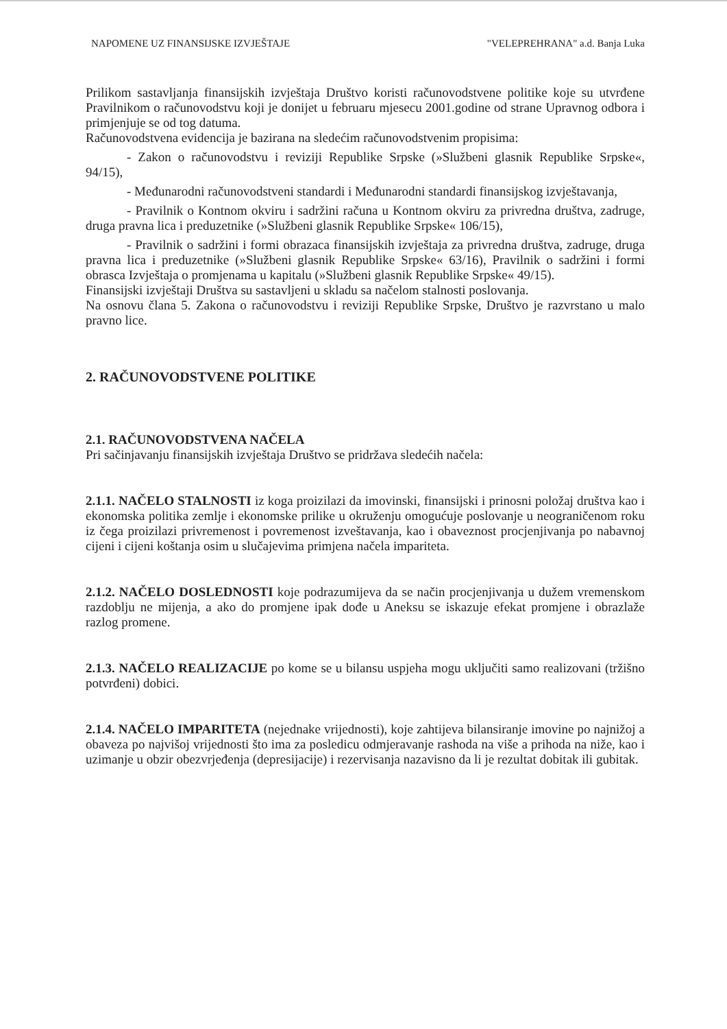NAPOMENE UZ FINANSIJSKE IZVJEŠTAJE "VELEPREHRANA" a.d. Banja Luka
Prilikom sastavljanja finansijskih izvještaja Društvo koristi računovodstvene politike koje su utvrđene Pravilnikom o računovodstvu koji je donijet u februaru mjesecu 2001.godine od strane Upravnog odbora i primjenjuje se od tog datuma.
Računovodstvena evidencija je bazirana na sledećim računovodstvenim propisima:
- Zakon o računovodstvu i reviziji Republike Srpske (»Službeni glasnik Republike Srpske«, 94/15),
- Međunarodni računovodstveni standardi i Međunarodni standardi finansijskog izvještavanja,
- Pravilnik o Kontnom okviru i sadržini računa u Kontnom okviru za privredna društva, zadruge, druga pravna lica i preduzetnike (»Službeni glasnik Republike Srpske« 106/15),
- Pravilnik o sadržini i formi obrazaca finansijskih izvještaja za privredna društva, zadruge, druga pravna lica i preduzetnike (»Službeni glasnik Republike Srpske« 63/16), Pravilnik o sadržini i formi obrasca Izvještaja o promjenama u kapitalu (»Službeni glasnik Republike Srpske« 49/15).
Finansijski izvještaji Društva su sastavljeni u skladu sa načelom stalnosti poslovanja.
Na osnovu člana 5. Zakona o računovodstvu i reviziji Republike Srpske, Društvo je razvrstano u malo pravno lice.
2. RAČUNOVODSTVENE POLITIKE
2.1. RAČUNOVODSTVENA NAČELA
Pri sačinjavanju finansijskih izvještaja Društvo se pridržava sledećih načela:
2.1.1. NAČELO STALNOSTI iz koga proizilazi da imovinski, finansijski i prinosni položaj društva kao i ekonomska politika zemlje i ekonomske prilike u okruženju omogućuje poslovanje u neograničenom roku iz čega proizilazi privremenost i povremenost izveštavanja, kao i obaveznost procjenjivanja po nabavnoj cijeni i cijeni koštanja osim u slučajevima primjena načela impariteta.
2.1.2. NAČELO DOSLEDNOSTI koje podrazumijeva da se način procjenjivanja u dužem vremenskom razdoblju ne mijenja, a ako do promjene ipak dođe u Aneksu se iskazuje efekat promjene i obrazlaže razlog promene.
2.1.3. NAČELO REALIZACIJE po kome se u bilansu uspjeha mogu uključiti samo realizovani (tržišno potvrđeni) dobici.
2.1.4. NAČELO IMPARITETA (nejednake vrijednosti), koje zahtijeva bilansiranje imovine po najnižoj a obaveza po najvišoj vrijednosti što ima za posledicu odmjeravanje rashoda na više a prihoda na niže, kao i uzimanje u obzir obezvrjeđenja (depresijacije) i rezervisanja nazavisno da li je rezultat dobitak ili gubitak.